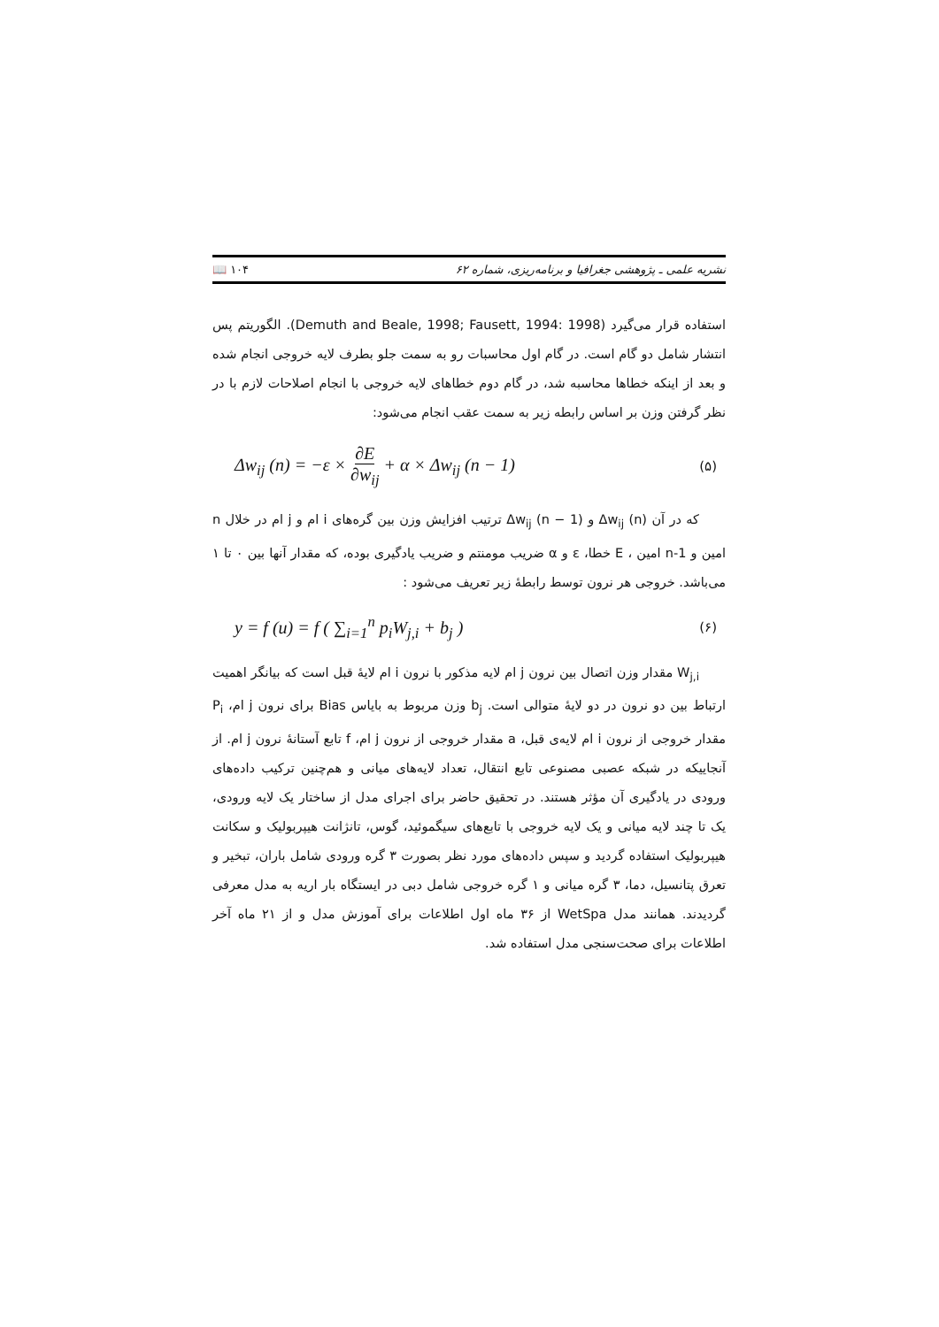نشریه علمی ـ پژوهشی جغرافیا و برنامه‌ریزی، شماره ۶۲ ۱۰۴ 📖
استفاده قرار می‌گیرد (Demuth and Beale, 1998; Fausett, 1994: 1998). الگوریتم پس انتشار شامل دو گام است. در گام اول محاسبات رو به سمت جلو بطرف لایه خروجی انجام شده و بعد از اینکه خطاها محاسبه شد، در گام دوم خطاهای لایه خروجی با انجام اصلاحات لازم با در نظر گرفتن وزن بر اساس رابطه زیر به سمت عقب انجام می‌شود:
Δw<sub>ij</sub> (n) = −ε × ∂E ∂w<sub>ij</sub> + α × Δw<sub>ij</sub> (n − 1) (۵)
که در آن Δw<sub>ij</sub> (n) و Δw<sub>ij</sub> (n − 1) ترتیب افزایش وزن بین گره‌های i ام و j ام در خلال n امین و n-1 امین ، E خطا، ε و α ضریب مومنتم و ضریب یادگیری بوده، که مقدار آنها بین ۰ تا ۱ می‌باشد. خروجی هر نرون توسط رابطهٔ زیر تعریف می‌شود :
y = f (u) = f ( ∑<sub>i=1</sub><sup>n</sup> p<sub>i</sub>W<sub>j,i</sub> + b<sub>j</sub> ) (۶)
W<sub>j,i</sub> مقدار وزن اتصال بین نرون j ام لایه مذکور با نرون i ام لایهٔ قبل است که بیانگر اهمیت ارتباط بین دو نرون در دو لایهٔ متوالی است. b<sub>j</sub> وزن مربوط به بایاس Bias برای نرون j ام، P<sub>i</sub> مقدار خروجی از نرون i ام لایه‌ی قبل، a مقدار خروجی از نرون j ام، f تابع آستانهٔ نرون j ام. از آنجاییکه در شبکه عصبی مصنوعی تابع انتقال، تعداد لایه‌های میانی و هم‌چنین ترکیب داده‌های ورودی در یادگیری آن مؤثر هستند. در تحقیق حاضر برای اجرای مدل از ساختار یک لایه ورودی، یک تا چند لایه میانی و یک لایه خروجی با تابع‌های سیگموئید، گوس، تانژانت هیپربولیک و سکانت هیپربولیک استفاده گردید و سپس داده‌های مورد نظر بصورت ۳ گره ورودی شامل باران، تبخیر و تعرق پتانسیل، دما، ۳ گره میانی و ۱ گره خروجی شامل دبی در ایستگاه بار اریه به مدل معرفی گردیدند. همانند مدل WetSpa از ۳۶ ماه اول اطلاعات برای آموزش مدل و از ۲۱ ماه آخر اطلاعات برای صحت‌سنجی مدل استفاده شد.